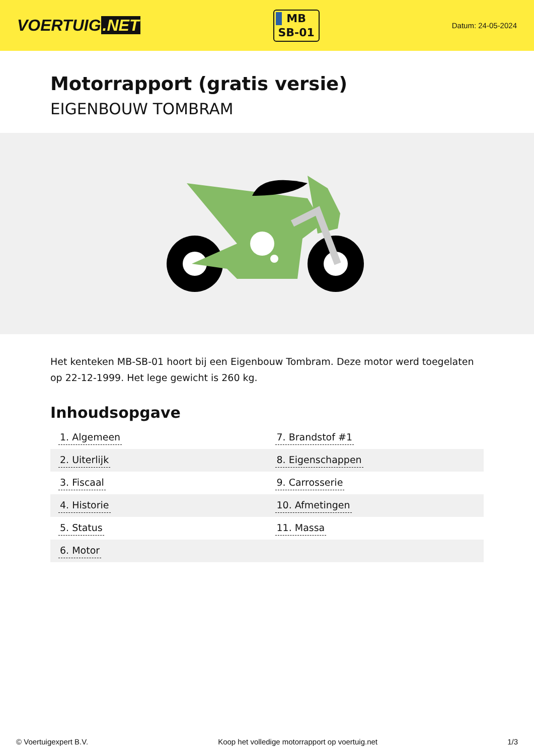VOERTUIG.NET
MB
SB-01
Datum: 24-05-2024
Motorrapport (gratis versie)
EIGENBOUW TOMBRAM
Het kenteken MB-SB-01 hoort bij een Eigenbouw Tombram. Deze motor werd toegelaten op 22-12-1999. Het lege gewicht is 260 kg.
Inhoudsopgave
| 1. Algemeen | 7. Brandstof #1 |
| 2. Uiterlijk | 8. Eigenschappen |
| 3. Fiscaal | 9. Carrosserie |
| 4. Historie | 10. Afmetingen |
| 5. Status | 11. Massa |
| 6. Motor | |
© Voertuigexpert B.V. Koop het volledige motorrapport op voertuig.net 1/3